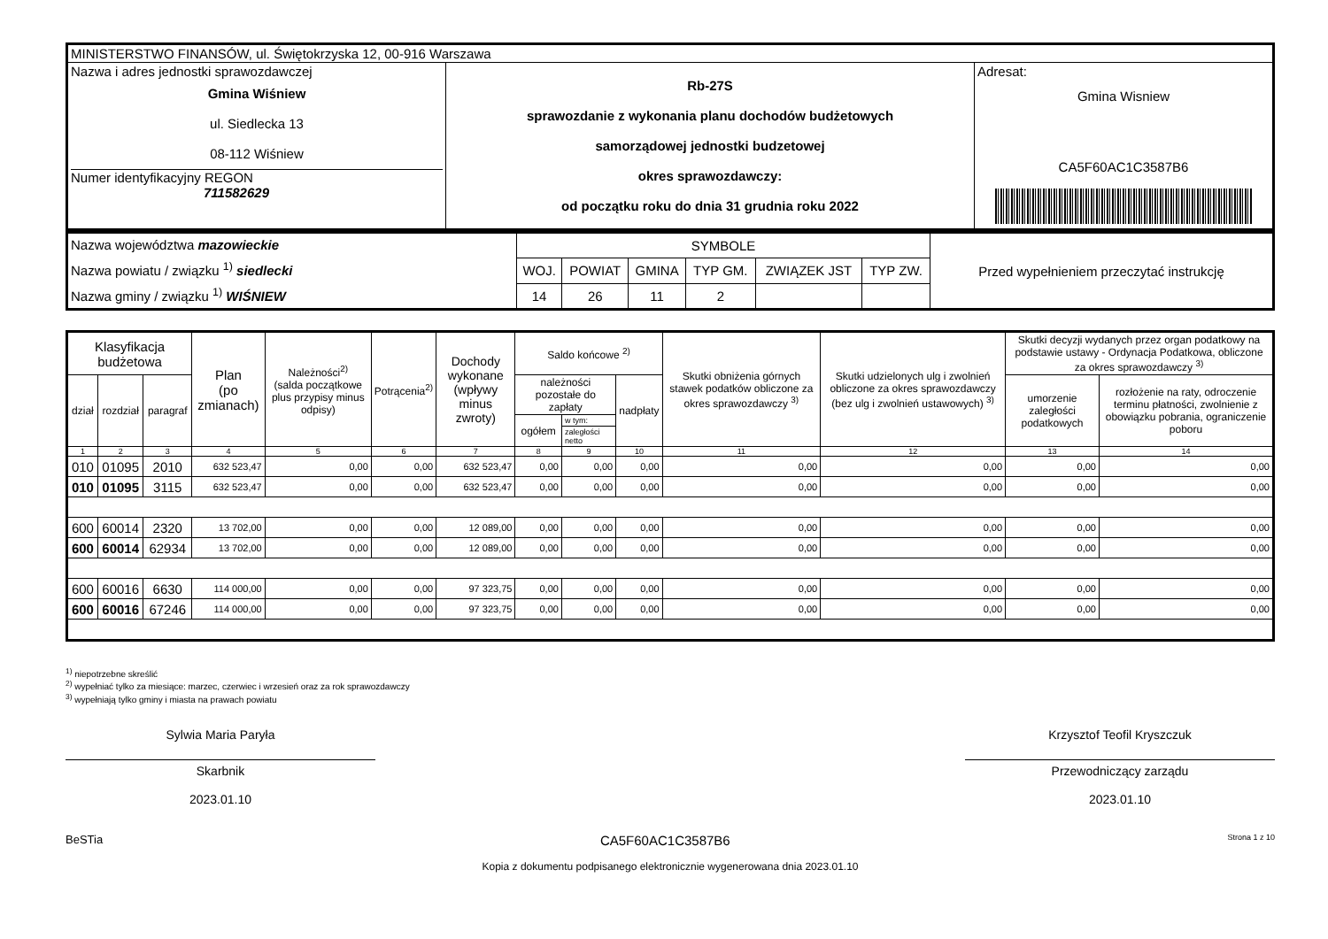| MINISTERSTWO FINANSÓW, ul. Świętokrzyska 12, 00-916 Warszawa | | |
| Nazwa i adres jednostki sprawozdawczej Gmina Wiśniew ul. Siedlecka 13 08-112 Wiśniew Numer identyfikacyjny REGON 711582629 | Rb-27S sprawozdanie z wykonania planu dochodów budżetowych samorządowej jednostki budzetowej okres sprawozdawczy: od początku roku do dnia 31 grudnia roku 2022 | Adresat: Gmina Wisniew CA5F60AC1C3587B6 |
| Nazwa województwa mazowieckie Nazwa powiatu / związku <sup>1)</sup> siedlecki Nazwa gminy / związku <sup>1)</sup> WIŚNIEW | SYMBOLE | | | | | | Przed wypełnieniem przeczytać instrukcję |
| | WOJ. | POWIAT | GMINA | TYP GM. | ZWIĄZEK JST | TYP ZW. | |
| | 14 | 26 | 11 | 2 | | | |
| Klasyfikacja budżetowa | | | Plan (po zmianach) | Należności<sup>2)</sup> (salda początkowe plus przypisy minus odpisy) | Potrącenia<sup>2)</sup> | Dochody wykonane (wpływy minus zwroty) | Saldo końcowe <sup>2)</sup> | | | Skutki obniżenia górnych stawek podatków obliczone za okres sprawozdawczy <sup>3)</sup> | Skutki udzielonych ulg i zwolnień obliczone za okres sprawozdawczy (bez ulg i zwolnień ustawowych) <sup>3)</sup> | Skutki decyzji wydanych przez organ podatkowy na podstawie ustawy - Ordynacja Podatkowa, obliczone za okres sprawozdawczy <sup>3)</sup> | |
| --- | --- | --- | --- | --- | --- | --- | --- | --- | --- | --- | --- | --- | --- |
| dział | rozdział | paragraf | | | | | należności pozostałe do zapłaty | | nadpłaty | | | umorzenie zaległości podatkowych | rozłożenie na raty, odroczenie terminu płatności, zwolnienie z obowiązku pobrania, ograniczenie poboru |
| | | | | | | | ogółem | w tym: | | | | | |
| | | | | | | | | zaległości netto | | | | | |
| 1 | 2 | 3 | 4 | 5 | 6 | 7 | 8 | 9 | 10 | 11 | 12 | 13 | 14 |
| 010 | 01095 | 2010 | 632 523,47 | 0,00 | 0,00 | 632 523,47 | 0,00 | 0,00 | 0,00 | 0,00 | 0,00 | 0,00 | 0,00 |
| 010 | 01095 | 3115 | 632 523,47 | 0,00 | 0,00 | 632 523,47 | 0,00 | 0,00 | 0,00 | 0,00 | 0,00 | 0,00 | 0,00 |
| 600 | 60014 | 2320 | 13 702,00 | 0,00 | 0,00 | 12 089,00 | 0,00 | 0,00 | 0,00 | 0,00 | 0,00 | 0,00 | 0,00 |
| 600 | 60014 | 62934 | 13 702,00 | 0,00 | 0,00 | 12 089,00 | 0,00 | 0,00 | 0,00 | 0,00 | 0,00 | 0,00 | 0,00 |
| 600 | 60016 | 6630 | 114 000,00 | 0,00 | 0,00 | 97 323,75 | 0,00 | 0,00 | 0,00 | 0,00 | 0,00 | 0,00 | 0,00 |
| 600 | 60016 | 67246 | 114 000,00 | 0,00 | 0,00 | 97 323,75 | 0,00 | 0,00 | 0,00 | 0,00 | 0,00 | 0,00 | 0,00 |
<sup>1)</sup> niepotrzebne skreślić
<sup>2)</sup> wypełniać tylko za miesiące: marzec, czerwiec i wrzesień oraz za rok sprawozdawczy
<sup>3)</sup> wypełniają tylko gminy i miasta na prawach powiatu
Sylwia Maria Paryła
Skarbnik
2023.01.10
Krzysztof Teofil Kryszczuk
Przewodniczący zarządu
2023.01.10
BeSTia CA5F60AC1C3587B6 Strona 1 z 10
Kopia z dokumentu podpisanego elektronicznie wygenerowana dnia 2023.01.10